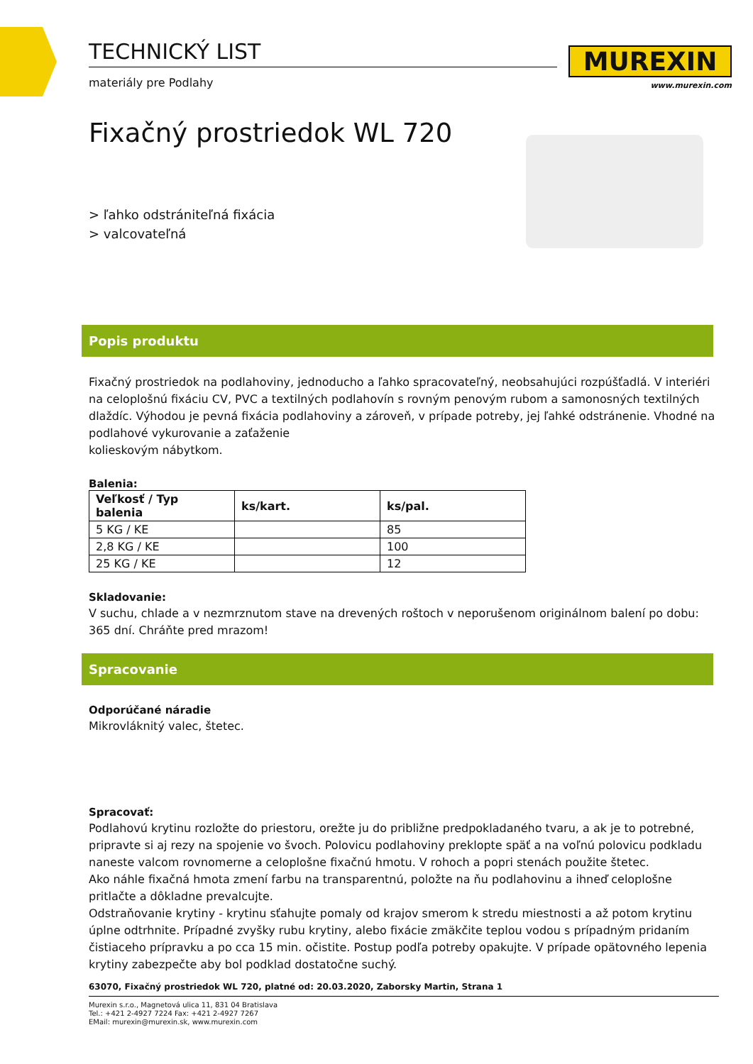MUREXIN
www.murexin.com
TECHNICKÝ LIST
materiály pre Podlahy
Fixačný prostriedok WL 720
> ľahko odstrániteľná fixácia
> valcovateľná
Popis produktu
Fixačný prostriedok na podlahoviny, jednoducho a ľahko spracovateľný, neobsahujúci rozpúšťadlá. V interiéri na celoplošnú fixáciu CV, PVC a textilných podlahovín s rovným penovým rubom a samonosných textilných dlaždíc. Výhodou je pevná fixácia podlahoviny a zároveň, v prípade potreby, jej ľahké odstránenie. Vhodné na podlahové vykurovanie a zaťaženie
kolieskovým nábytkom.
Balenia:
| Veľkosť / Typ balenia | ks/kart. | ks/pal. |
| --- | --- | --- |
| 5 KG / KE | | 85 |
| 2,8 KG / KE | | 100 |
| 25 KG / KE | | 12 |
Skladovanie:
V suchu, chlade a v nezmrznutom stave na drevených roštoch v neporušenom originálnom balení po dobu: 365 dní. Chráňte pred mrazom!
Spracovanie
Odporúčané náradie
Mikrovláknitý valec, štetec.
Spracovať:
Podlahovú krytinu rozložte do priestoru, orežte ju do približne predpokladaného tvaru, a ak je to potrebné, pripravte si aj rezy na spojenie vo švoch. Polovicu podlahoviny preklopte späť a na voľnú polovicu podkladu naneste valcom rovnomerne a celoplošne fixačnú hmotu. V rohoch a popri stenách použite štetec.
Ako náhle fixačná hmota zmení farbu na transparentnú, položte na ňu podlahovinu a ihneď celoplošne pritlačte a dôkladne prevalcujte.
Odstraňovanie krytiny - krytinu sťahujte pomaly od krajov smerom k stredu miestnosti a až potom krytinu úplne odtrhnite. Prípadné zvyšky rubu krytiny, alebo fixácie zmäkčite teplou vodou s prípadným pridaním čistiaceho prípravku a po cca 15 min. očistite. Postup podľa potreby opakujte. V prípade opätovného lepenia krytiny zabezpečte aby bol podklad dostatočne suchý.
63070, Fixačný prostriedok WL 720, platné od: 20.03.2020, Zaborsky Martin, Strana 1
Murexin s.r.o., Magnetová ulica 11, 831 04 Bratislava
Tel.: +421 2-4927 7224 Fax: +421 2-4927 7267
EMail: murexin@murexin.sk, www.murexin.com